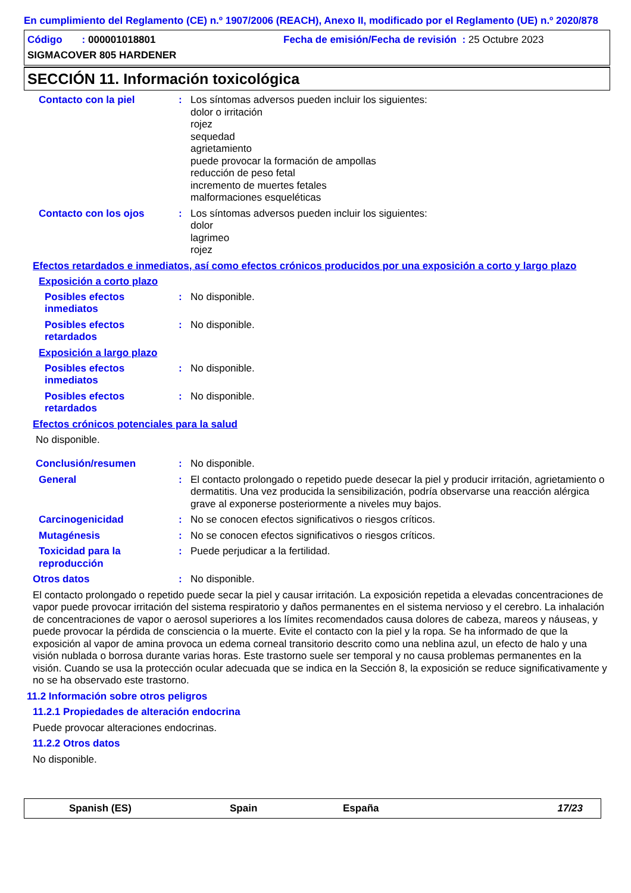En cumplimiento del Reglamento (CE) n.º 1907/2006 (REACH), Anexo II, modificado por el Reglamento (UE) n.º 2020/878
Código : 000001018801 Fecha de emisión/Fecha de revisión : 25 Octubre 2023
SIGMACOVER 805 HARDENER
SECCIÓN 11. Información toxicológica
Contacto con la piel : Los síntomas adversos pueden incluir los siguientes:
dolor o irritación
rojez
sequedad
agrietamiento
puede provocar la formación de ampollas
reducción de peso fetal
incremento de muertes fetales
malformaciones esqueléticas
Contacto con los ojos : Los síntomas adversos pueden incluir los siguientes:
dolor
lagrimeo
rojez
Efectos retardados e inmediatos, así como efectos crónicos producidos por una exposición a corto y largo plazo
Exposición a corto plazo
Posibles efectos inmediatos
: No disponible.
Posibles efectos retardados
: No disponible.
Exposición a largo plazo
Posibles efectos inmediatos
: No disponible.
Posibles efectos retardados
: No disponible.
Efectos crónicos potenciales para la salud
No disponible.
Conclusión/resumen : No disponible.
General : El contacto prolongado o repetido puede desecar la piel y producir irritación, agrietamiento o dermatitis. Una vez producida la sensibilización, podría observarse una reacción alérgica grave al exponerse posteriormente a niveles muy bajos.
Carcinogenicidad : No se conocen efectos significativos o riesgos críticos.
Mutagénesis : No se conocen efectos significativos o riesgos críticos.
Toxicidad para la reproducción
: Puede perjudicar a la fertilidad.
Otros datos : No disponible.
El contacto prolongado o repetido puede secar la piel y causar irritación. La exposición repetida a elevadas concentraciones de vapor puede provocar irritación del sistema respiratorio y daños permanentes en el sistema nervioso y el cerebro. La inhalación de concentraciones de vapor o aerosol superiores a los límites recomendados causa dolores de cabeza, mareos y náuseas, y puede provocar la pérdida de consciencia o la muerte. Evite el contacto con la piel y la ropa. Se ha informado de que la exposición al vapor de amina provoca un edema corneal transitorio descrito como una neblina azul, un efecto de halo y una visión nublada o borrosa durante varias horas. Este trastorno suele ser temporal y no causa problemas permanentes en la visión. Cuando se usa la protección ocular adecuada que se indica en la Sección 8, la exposición se reduce significativamente y no se ha observado este trastorno.
11.2 Información sobre otros peligros
11.2.1 Propiedades de alteración endocrina
Puede provocar alteraciones endocrinas.
11.2.2 Otros datos
No disponible.
Spanish (ES) Spain España 17/23